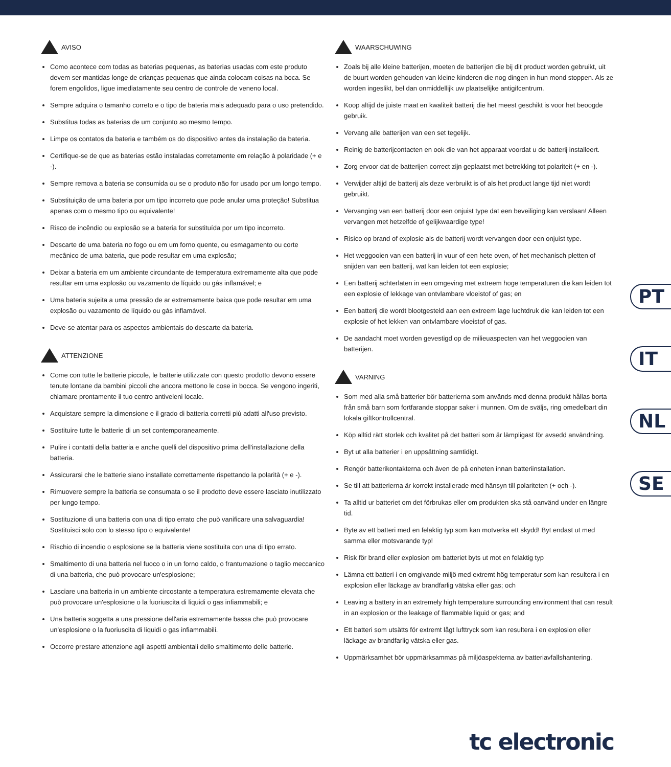AVISO
Como acontece com todas as baterias pequenas, as baterias usadas com este produto devem ser mantidas longe de crianças pequenas que ainda colocam coisas na boca. Se forem engolidos, ligue imediatamente seu centro de controle de veneno local.
Sempre adquira o tamanho correto e o tipo de bateria mais adequado para o uso pretendido.
Substitua todas as baterias de um conjunto ao mesmo tempo.
Limpe os contatos da bateria e também os do dispositivo antes da instalação da bateria.
Certifique-se de que as baterias estão instaladas corretamente em relação à polaridade (+ e -).
Sempre remova a bateria se consumida ou se o produto não for usado por um longo tempo.
Substituição de uma bateria por um tipo incorreto que pode anular uma proteção! Substitua apenas com o mesmo tipo ou equivalente!
Risco de incêndio ou explosão se a bateria for substituída por um tipo incorreto.
Descarte de uma bateria no fogo ou em um forno quente, ou esmagamento ou corte mecânico de uma bateria, que pode resultar em uma explosão;
Deixar a bateria em um ambiente circundante de temperatura extremamente alta que pode resultar em uma explosão ou vazamento de líquido ou gás inflamável; e
Uma bateria sujeita a uma pressão de ar extremamente baixa que pode resultar em uma explosão ou vazamento de líquido ou gás inflamável.
Deve-se atentar para os aspectos ambientais do descarte da bateria.
ATTENZIONE
Come con tutte le batterie piccole, le batterie utilizzate con questo prodotto devono essere tenute lontane da bambini piccoli che ancora mettono le cose in bocca. Se vengono ingeriti, chiamare prontamente il tuo centro antiveleni locale.
Acquistare sempre la dimensione e il grado di batteria corretti più adatti all'uso previsto.
Sostituire tutte le batterie di un set contemporaneamente.
Pulire i contatti della batteria e anche quelli del dispositivo prima dell'installazione della batteria.
Assicurarsi che le batterie siano installate correttamente rispettando la polarità (+ e -).
Rimuovere sempre la batteria se consumata o se il prodotto deve essere lasciato inutilizzato per lungo tempo.
Sostituzione di una batteria con una di tipo errato che può vanificare una salvaguardia! Sostituisci solo con lo stesso tipo o equivalente!
Rischio di incendio o esplosione se la batteria viene sostituita con una di tipo errato.
Smaltimento di una batteria nel fuoco o in un forno caldo, o frantumazione o taglio meccanico di una batteria, che può provocare un'esplosione;
Lasciare una batteria in un ambiente circostante a temperatura estremamente elevata che può provocare un'esplosione o la fuoriuscita di liquidi o gas infiammabili; e
Una batteria soggetta a una pressione dell'aria estremamente bassa che può provocare un'esplosione o la fuoriuscita di liquidi o gas infiammabili.
Occorre prestare attenzione agli aspetti ambientali dello smaltimento delle batterie.
WAARSCHUWING
Zoals bij alle kleine batterijen, moeten de batterijen die bij dit product worden gebruikt, uit de buurt worden gehouden van kleine kinderen die nog dingen in hun mond stoppen. Als ze worden ingeslikt, bel dan onmiddellijk uw plaatselijke antigifcentrum.
Koop altijd de juiste maat en kwaliteit batterij die het meest geschikt is voor het beoogde gebruik.
Vervang alle batterijen van een set tegelijk.
Reinig de batterijcontacten en ook die van het apparaat voordat u de batterij installeert.
Zorg ervoor dat de batterijen correct zijn geplaatst met betrekking tot polariteit (+ en -).
Verwijder altijd de batterij als deze verbruikt is of als het product lange tijd niet wordt gebruikt.
Vervanging van een batterij door een onjuist type dat een beveiliging kan verslaan! Alleen vervangen met hetzelfde of gelijkwaardige type!
Risico op brand of explosie als de batterij wordt vervangen door een onjuist type.
Het weggooien van een batterij in vuur of een hete oven, of het mechanisch pletten of snijden van een batterij, wat kan leiden tot een explosie;
Een batterij achterlaten in een omgeving met extreem hoge temperaturen die kan leiden tot een explosie of lekkage van ontvlambare vloeistof of gas; en
Een batterij die wordt blootgesteld aan een extreem lage luchtdruk die kan leiden tot een explosie of het lekken van ontvlambare vloeistof of gas.
De aandacht moet worden gevestigd op de milieuaspecten van het weggooien van batterijen.
VARNING
Som med alla små batterier bör batterierna som används med denna produkt hållas borta från små barn som fortfarande stoppar saker i munnen. Om de sväljs, ring omedelbart din lokala giftkontrollcentral.
Köp alltid rätt storlek och kvalitet på det batteri som är lämpligast för avsedd användning.
Byt ut alla batterier i en uppsättning samtidigt.
Rengör batterikontakterna och även de på enheten innan batteriinstallation.
Se till att batterierna är korrekt installerade med hänsyn till polariteten (+ och -).
Ta alltid ur batteriet om det förbrukas eller om produkten ska stå oanvänd under en längre tid.
Byte av ett batteri med en felaktig typ som kan motverka ett skydd! Byt endast ut med samma eller motsvarande typ!
Risk för brand eller explosion om batteriet byts ut mot en felaktig typ
Lämna ett batteri i en omgivande miljö med extremt hög temperatur som kan resultera i en explosion eller läckage av brandfarlig vätska eller gas; och
Leaving a battery in an extremely high temperature surrounding environment that can result in an explosion or the leakage of flammable liquid or gas; and
Ett batteri som utsätts för extremt lågt lufttryck som kan resultera i en explosion eller läckage av brandfarlig vätska eller gas.
Uppmärksamhet bör uppmärksammas på miljöaspekterna av batteriavfallshantering.
PT
IT
NL
SE
tc electronic